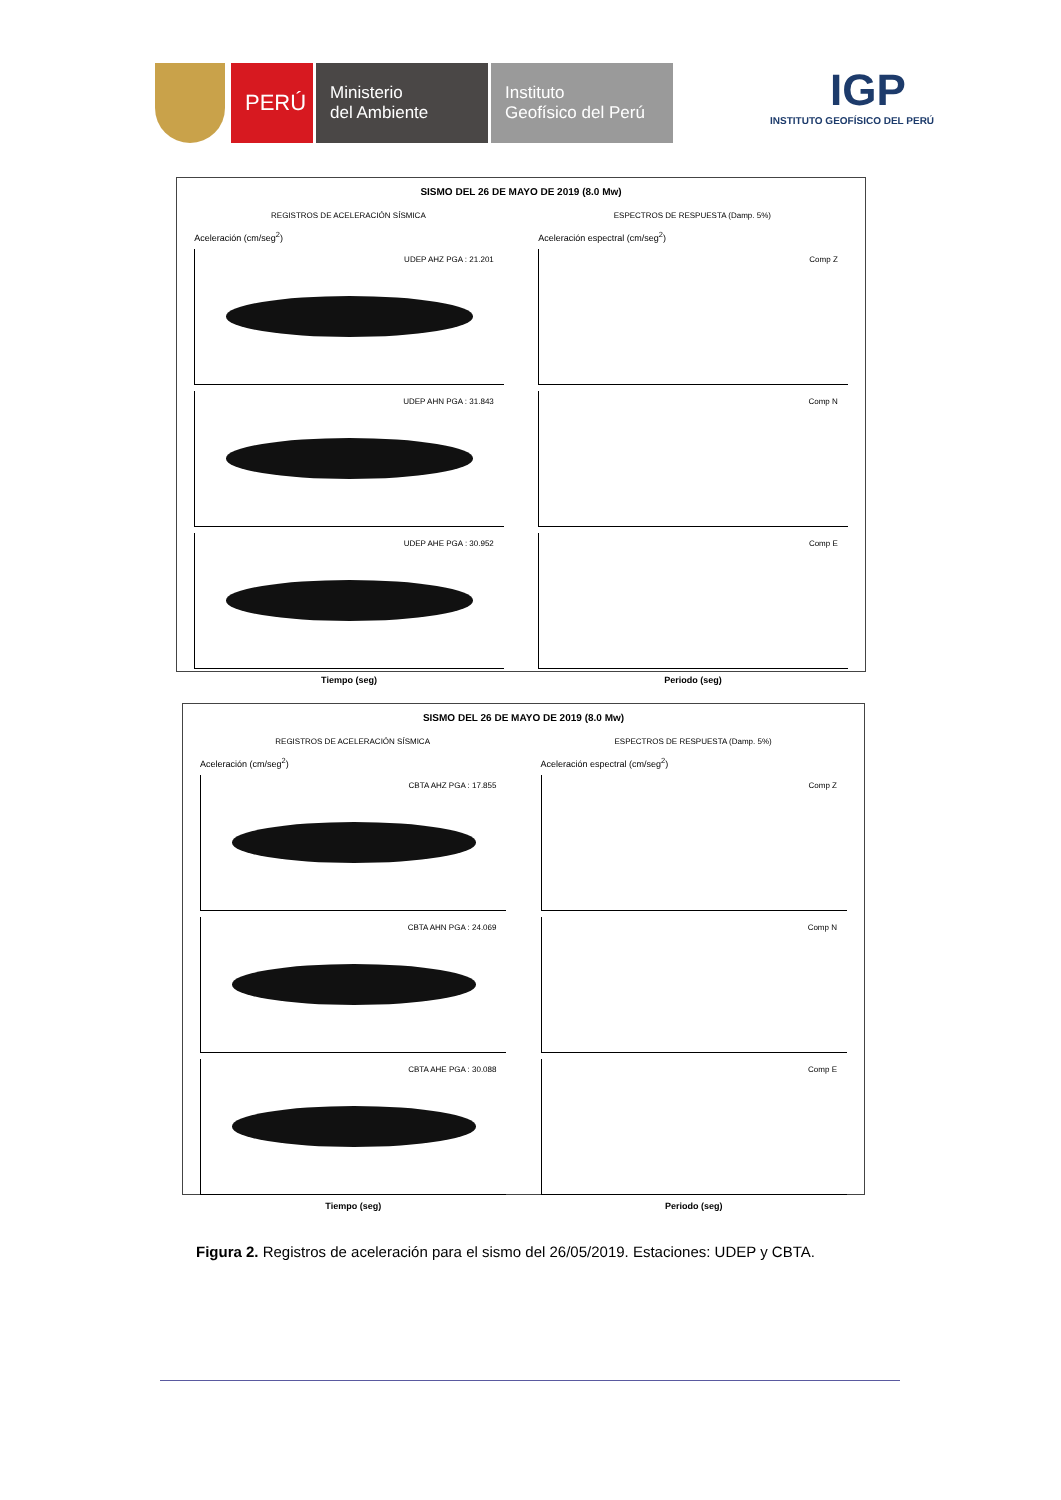PERÚ
Ministerio
del Ambiente
Instituto
Geofísico del Perú
IGP
INSTITUTO GEOFÍSICO DEL PERÚ
SISMO DEL 26 DE MAYO DE 2019 (8.0 Mw)
REGISTROS DE ACELERACIÓN SÍSMICA
ESPECTROS DE RESPUESTA (Damp. 5%)
Aceleración (cm/seg<sup>2</sup>)
UDEP AHZ PGA : 21.201
UDEP AHN PGA : 31.843
UDEP AHE PGA : 30.952
Tiempo (seg)
Aceleración espectral (cm/seg<sup>2</sup>)
Comp Z
Comp N
Comp E
Periodo (seg)
SISMO DEL 26 DE MAYO DE 2019 (8.0 Mw)
REGISTROS DE ACELERACIÓN SÍSMICA
ESPECTROS DE RESPUESTA (Damp. 5%)
Aceleración (cm/seg<sup>2</sup>)
CBTA AHZ PGA : 17.855
CBTA AHN PGA : 24.069
CBTA AHE PGA : 30.088
Tiempo (seg)
Aceleración espectral (cm/seg<sup>2</sup>)
Comp Z
Comp N
Comp E
Periodo (seg)
Figura 2. Registros de aceleración para el sismo del 26/05/2019. Estaciones: UDEP y CBTA.